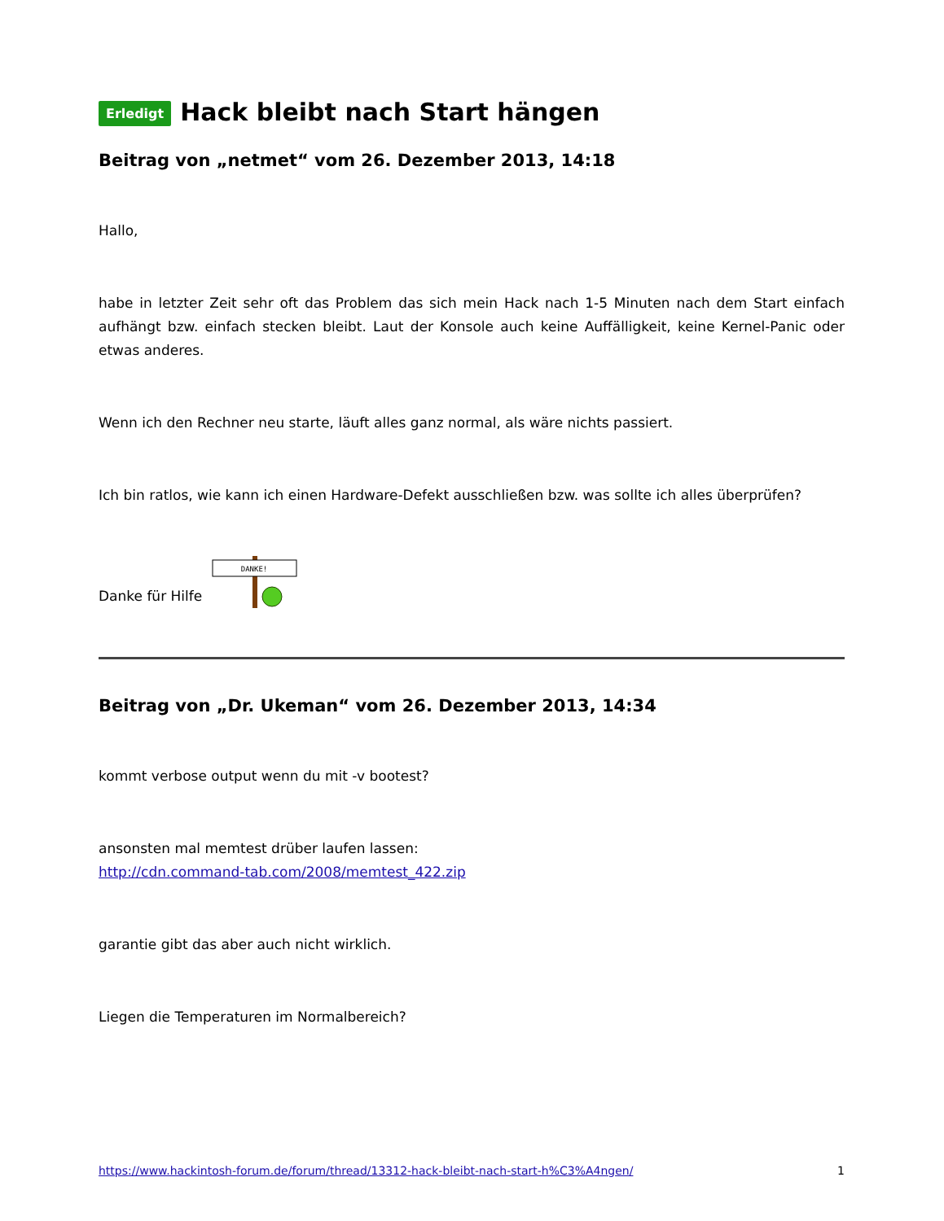Erledigt Hack bleibt nach Start hängen
Beitrag von „netmet“ vom 26. Dezember 2013, 14:18
Hallo,
habe in letzter Zeit sehr oft das Problem das sich mein Hack nach 1-5 Minuten nach dem Start einfach aufhängt bzw. einfach stecken bleibt. Laut der Konsole auch keine Auffälligkeit, keine Kernel-Panic oder etwas anderes.
Wenn ich den Rechner neu starte, läuft alles ganz normal, als wäre nichts passiert.
Ich bin ratlos, wie kann ich einen Hardware-Defekt ausschließen bzw. was sollte ich alles überprüfen?
Danke für Hilfe
DANKE!
Beitrag von „Dr. Ukeman“ vom 26. Dezember 2013, 14:34
kommt verbose output wenn du mit -v bootest?
ansonsten mal memtest drüber laufen lassen:
http://cdn.command-tab.com/2008/memtest_422.zip
garantie gibt das aber auch nicht wirklich.
Liegen die Temperaturen im Normalbereich?
https://www.hackintosh-forum.de/forum/thread/13312-hack-bleibt-nach-start-h%C3%A4ngen/ 1